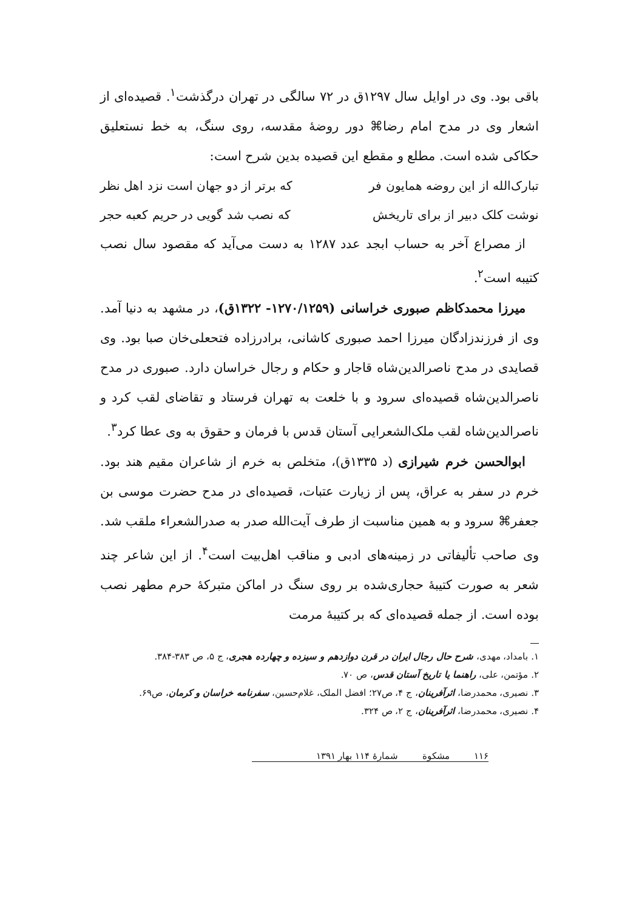باقی بود. وی در اوایل سال ۱۲۹۷ق در ۷۲ سالگی در تهران درگذشت<sup>۱</sup>. قصیده‌ای از اشعار وی در مدح امام رضا⌘ دور روضهٔ مقدسه، روی سنگ، به خط نستعلیق حکاکی شده است. مطلع و مقطع این قصیده بدین شرح است:
تبارک‌الله از این روضه همایون فر که برتر از دو جهان است نزد اهل نظر
نوشت کلک دبیر از برای تاریخش که نصب شد گویی در حریم کعبه حجر
از مصراع آخر به حساب ابجد عدد ۱۲۸۷ به دست می‌آید که مقصود سال نصب کتیبه است<sup>۲</sup>.
میرزا محمدکاظم صبوری خراسانی (۱۲۷۰/۱۲۵۹- ۱۳۲۲ق)، در مشهد به دنیا آمد. وی از فرزندزادگان میرزا احمد صبوری کاشانی، برادرزاده فتحعلی‌خان صبا بود. وی قصایدی در مدح ناصرالدین‌شاه قاجار و حکام و رجال خراسان دارد. صبوری در مدح ناصرالدین‌شاه قصیده‌ای سرود و با خلعت به تهران فرستاد و تقاضای لقب کرد و ناصرالدین‌شاه لقب ملک‌الشعرایی آستان قدس با فرمان و حقوق به وی عطا کرد<sup>۳</sup>.
ابوالحسن خرم شیرازی (د ۱۳۳۵ق)، متخلص به خرم از شاعران مقیم هند بود. خرم در سفر به عراق، پس از زیارت عتبات، قصیده‌ای در مدح حضرت موسی بن جعفر⌘ سرود و به همین مناسبت از طرف آیت‌الله صدر به صدرالشعراء ملقب شد. وی صاحب تألیفاتی در زمینه‌های ادبی و مناقب اهل‌بیت است<sup>۴</sup>. از این شاعر چند شعر به صورت کتیبهٔ حجاری‌شده بر روی سنگ در اماکن متبرکهٔ حرم مطهر نصب بوده است. از جمله قصیده‌ای که بر کتیبهٔ مرمت
۱. بامداد، مهدی، شرح حال رجال ایران در قرن دوازدهم و سیزده و چهارده هجری، ج ۵، ص ۳۸۳-۳۸۴.
۲. مؤتمن، علی، راهنما یا تاریخ آستان قدس، ص ۷۰.
۳. نصیری، محمدرضا، اثرآفرینان، ج ۴، ص۲۷؛ افضل الملک، غلام‌حسین، سفرنامه خراسان و کرمان، ص۶۹.
۴. نصیری، محمدرضا، اثرآفرینان، ج ۲، ص ۳۲۴.
۱۱۶ مشکوة شمارهٔ ۱۱۴ بهار ۱۳۹۱